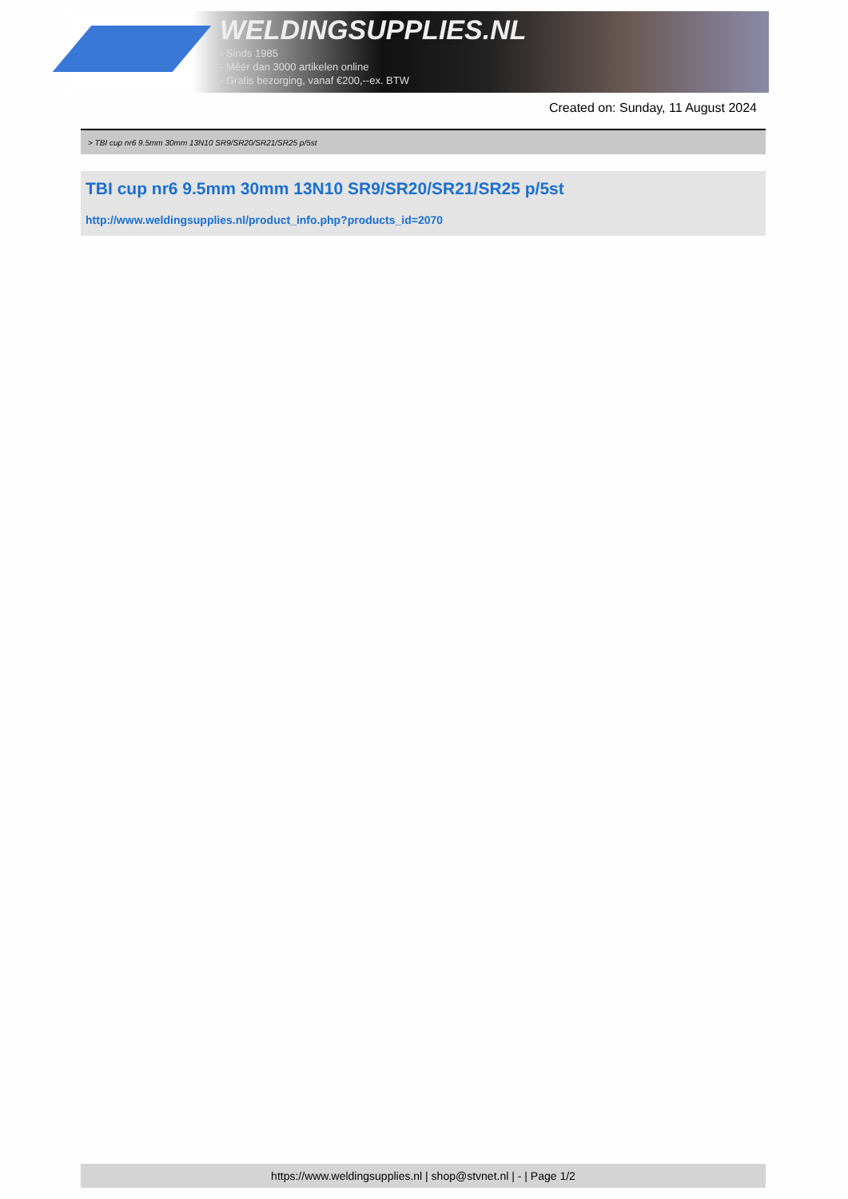WELDINGSUPPLIES.NL
- Sinds 1985
- Méér dan 3000 artikelen online
- Gratis bezorging, vanaf €200,--ex. BTW
Created on: Sunday, 11 August 2024
> TBI cup nr6 9.5mm 30mm 13N10 SR9/SR20/SR21/SR25 p/5st
TBI cup nr6 9.5mm 30mm 13N10 SR9/SR20/SR21/SR25 p/5st
http://www.weldingsupplies.nl/product_info.php?products_id=2070
https://www.weldingsupplies.nl | shop@stvnet.nl | - | Page 1/2